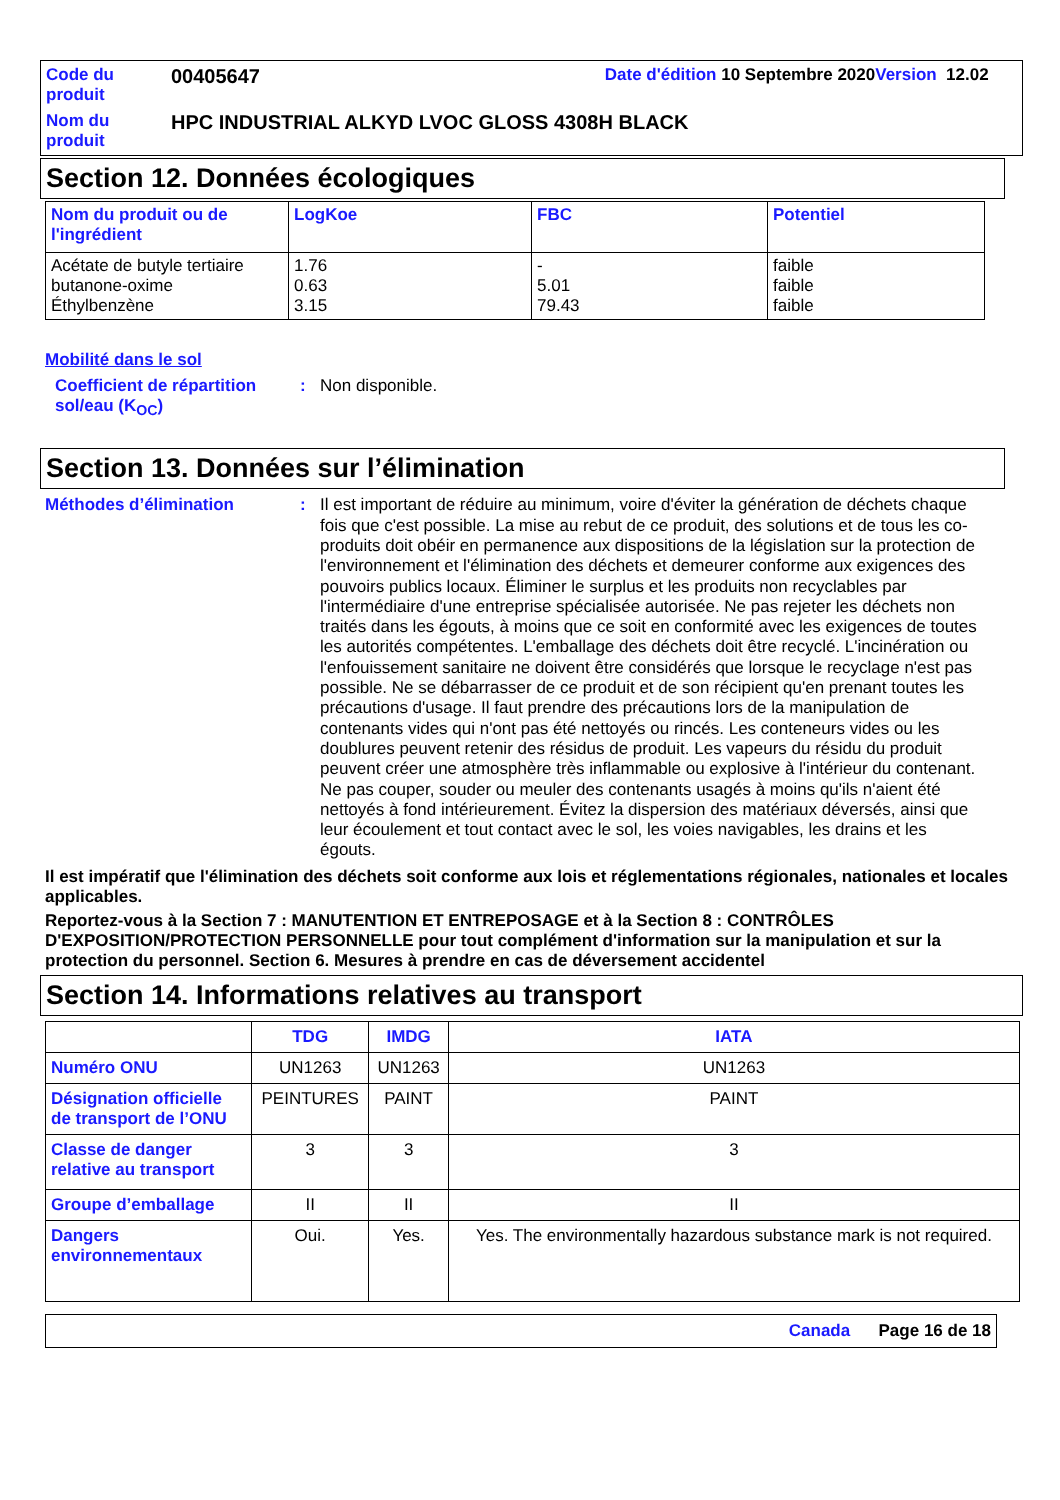| Code du produit | 00405647 | Date d'édition 10 Septembre 2020 Version 12.02 |
| Nom du produit | HPC INDUSTRIAL ALKYD LVOC GLOSS 4308H BLACK | |
Section 12. Données écologiques
| Nom du produit ou de l'ingrédient | LogKoe | FBC | Potentiel |
| --- | --- | --- | --- |
| Acétate de butyle tertiaire butanone-oxime Éthylbenzène | 1.76 0.63 3.15 | - 5.01 79.43 | faible faible faible |
Mobilité dans le sol
Coefficient de répartition sol/eau (K<sub>OC</sub>)
:
Non disponible.
Section 13. Données sur l’élimination
Méthodes d’élimination :
Il est important de réduire au minimum, voire d'éviter la génération de déchets chaque fois que c'est possible. La mise au rebut de ce produit, des solutions et de tous les co-produits doit obéir en permanence aux dispositions de la législation sur la protection de l'environnement et l'élimination des déchets et demeurer conforme aux exigences des pouvoirs publics locaux. Éliminer le surplus et les produits non recyclables par l'intermédiaire d'une entreprise spécialisée autorisée. Ne pas rejeter les déchets non traités dans les égouts, à moins que ce soit en conformité avec les exigences de toutes les autorités compétentes. L'emballage des déchets doit être recyclé. L'incinération ou l'enfouissement sanitaire ne doivent être considérés que lorsque le recyclage n'est pas possible. Ne se débarrasser de ce produit et de son récipient qu'en prenant toutes les précautions d'usage. Il faut prendre des précautions lors de la manipulation de contenants vides qui n'ont pas été nettoyés ou rincés. Les conteneurs vides ou les doublures peuvent retenir des résidus de produit. Les vapeurs du résidu du produit peuvent créer une atmosphère très inflammable ou explosive à l'intérieur du contenant. Ne pas couper, souder ou meuler des contenants usagés à moins qu'ils n'aient été nettoyés à fond intérieurement. Évitez la dispersion des matériaux déversés, ainsi que leur écoulement et tout contact avec le sol, les voies navigables, les drains et les égouts.
Il est impératif que l'élimination des déchets soit conforme aux lois et réglementations régionales, nationales et locales applicables.
Reportez-vous à la Section 7 : MANUTENTION ET ENTREPOSAGE et à la Section 8 : CONTRÔLES D'EXPOSITION/PROTECTION PERSONNELLE pour tout complément d'information sur la manipulation et sur la protection du personnel. Section 6. Mesures à prendre en cas de déversement accidentel
Section 14. Informations relatives au transport
| | TDG | IMDG | IATA |
| --- | --- | --- | --- |
| Numéro ONU | UN1263 | UN1263 | UN1263 |
| Désignation officielle de transport de l’ONU | PEINTURES | PAINT | PAINT |
| Classe de danger relative au transport | 3 | 3 | 3 |
| Groupe d’emballage | II | II | II |
| Dangers environnementaux | Oui. | Yes. | Yes. The environmentally hazardous substance mark is not required. |
Canada Page 16 de 18